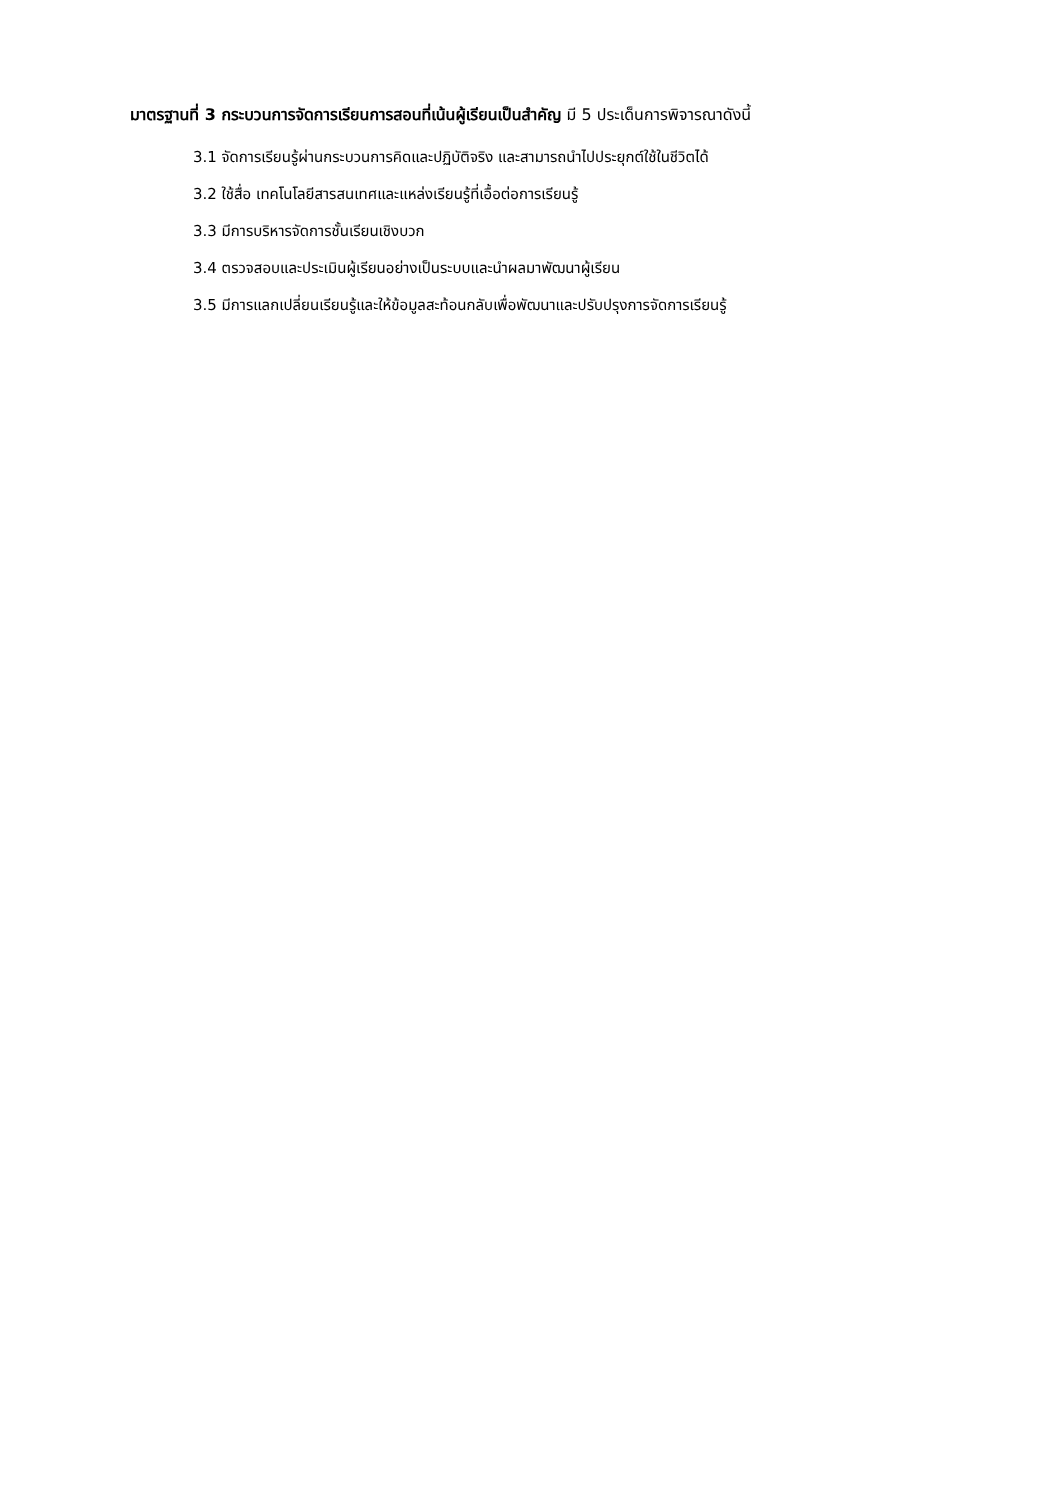มาตรฐานที่ 3 กระบวนการจัดการเรียนการสอนที่เน้นผู้เรียนเป็นสำคัญ มี 5 ประเด็นการพิจารณาดังนี้
3.1 จัดการเรียนรู้ผ่านกระบวนการคิดและปฏิบัติจริง และสามารถนำไปประยุกต์ใช้ในชีวิตได้
3.2 ใช้สื่อ เทคโนโลยีสารสนเทศและแหล่งเรียนรู้ที่เอื้อต่อการเรียนรู้
3.3 มีการบริหารจัดการชั้นเรียนเชิงบวก
3.4 ตรวจสอบและประเมินผู้เรียนอย่างเป็นระบบและนำผลมาพัฒนาผู้เรียน
3.5 มีการแลกเปลี่ยนเรียนรู้และให้ข้อมูลสะท้อนกลับเพื่อพัฒนาและปรับปรุงการจัดการเรียนรู้